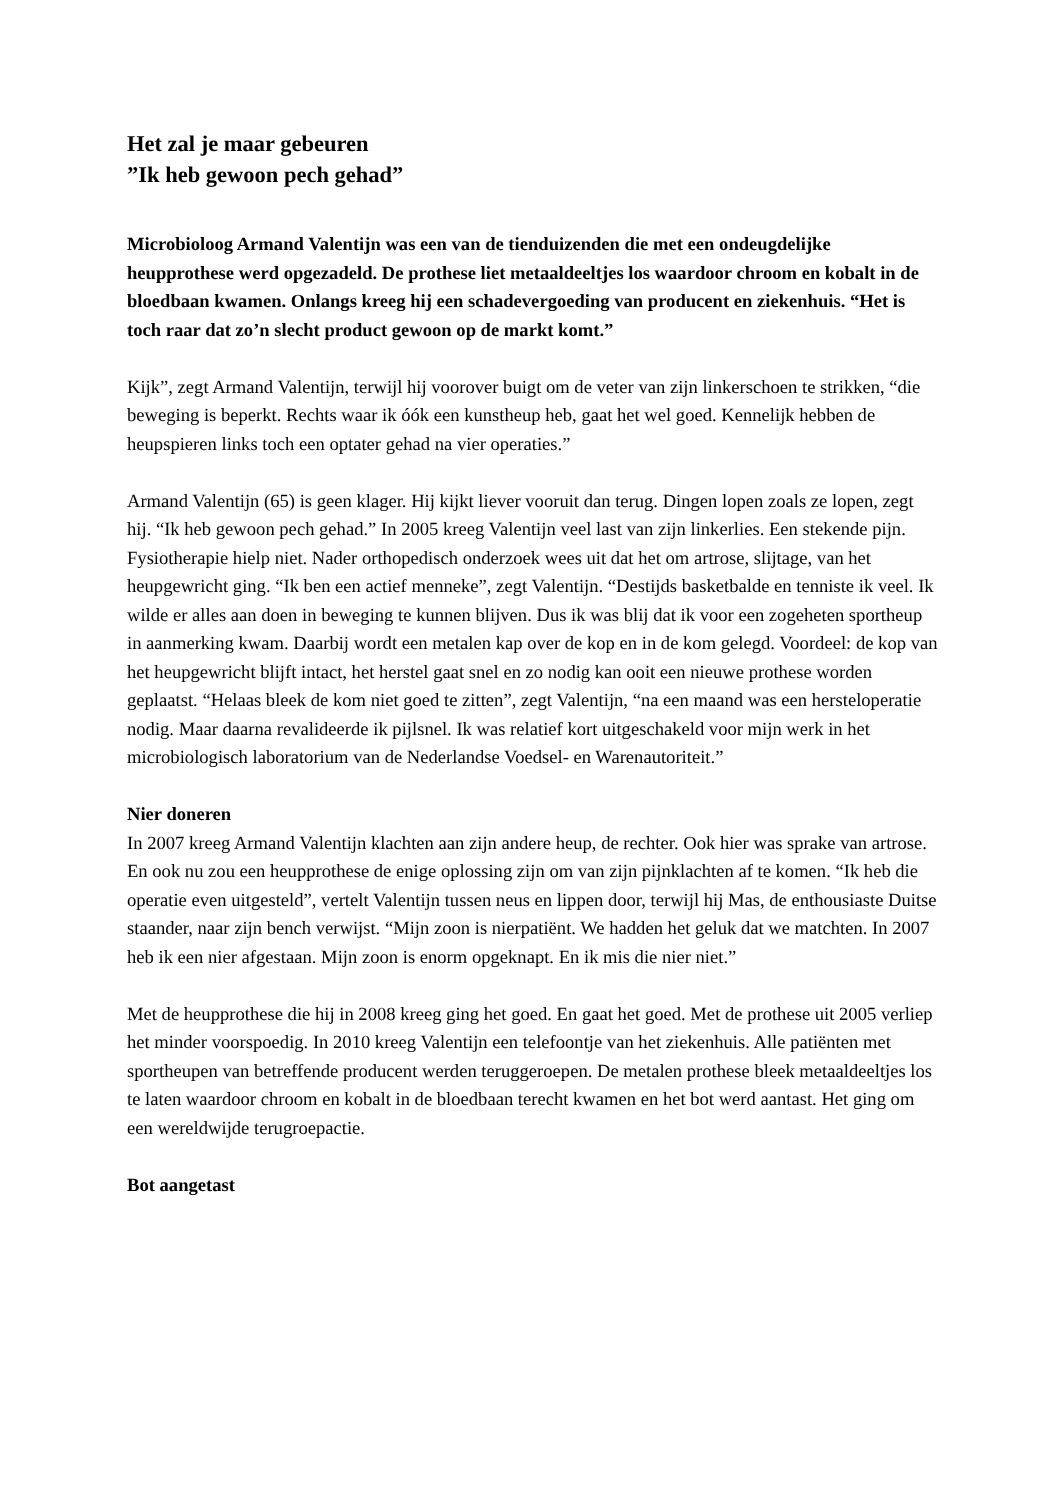Het zal je maar gebeuren
”Ik heb gewoon pech gehad”
Microbioloog Armand Valentijn was een van de tienduizenden die met een ondeugdelijke heupprothese werd opgezadeld. De prothese liet metaaldeeltjes los waardoor chroom en kobalt in de bloedbaan kwamen. Onlangs kreeg hij een schadevergoeding van producent en ziekenhuis. “Het is toch raar dat zo’n slecht product gewoon op de markt komt.”
Kijk”, zegt Armand Valentijn, terwijl hij voorover buigt om de veter van zijn linkerschoen te strikken, “die beweging is beperkt. Rechts waar ik óók een kunstheup heb, gaat het wel goed. Kennelijk hebben de heupspieren links toch een optater gehad na vier operaties.”
Armand Valentijn (65) is geen klager. Hij kijkt liever vooruit dan terug. Dingen lopen zoals ze lopen, zegt hij. “Ik heb gewoon pech gehad.” In 2005 kreeg Valentijn veel last van zijn linkerlies. Een stekende pijn. Fysiotherapie hielp niet. Nader orthopedisch onderzoek wees uit dat het om artrose, slijtage, van het heupgewricht ging. “Ik ben een actief menneke”, zegt Valentijn. “Destijds basketbalde en tenniste ik veel. Ik wilde er alles aan doen in beweging te kunnen blijven. Dus ik was blij dat ik voor een zogeheten sportheup in aanmerking kwam. Daarbij wordt een metalen kap over de kop en in de kom gelegd. Voordeel: de kop van het heupgewricht blijft intact, het herstel gaat snel en zo nodig kan ooit een nieuwe prothese worden geplaatst. “Helaas bleek de kom niet goed te zitten”, zegt Valentijn, “na een maand was een hersteloperatie nodig. Maar daarna revalideerde ik pijlsnel. Ik was relatief kort uitgeschakeld voor mijn werk in het microbiologisch laboratorium van de Nederlandse Voedsel- en Warenautoriteit.”
Nier doneren
In 2007 kreeg Armand Valentijn klachten aan zijn andere heup, de rechter. Ook hier was sprake van artrose. En ook nu zou een heupprothese de enige oplossing zijn om van zijn pijnklachten af te komen. “Ik heb die operatie even uitgesteld”, vertelt Valentijn tussen neus en lippen door, terwijl hij Mas, de enthousiaste Duitse staander, naar zijn bench verwijst. “Mijn zoon is nierpatiënt. We hadden het geluk dat we matchten. In 2007 heb ik een nier afgestaan. Mijn zoon is enorm opgeknapt. En ik mis die nier niet.”
Met de heupprothese die hij in 2008 kreeg ging het goed. En gaat het goed. Met de prothese uit 2005 verliep het minder voorspoedig. In 2010 kreeg Valentijn een telefoontje van het ziekenhuis. Alle patiënten met sportheupen van betreffende producent werden teruggeroepen. De metalen prothese bleek metaaldeeltjes los te laten waardoor chroom en kobalt in de bloedbaan terecht kwamen en het bot werd aantast. Het ging om een wereldwijde terugroepactie.
Bot aangetast